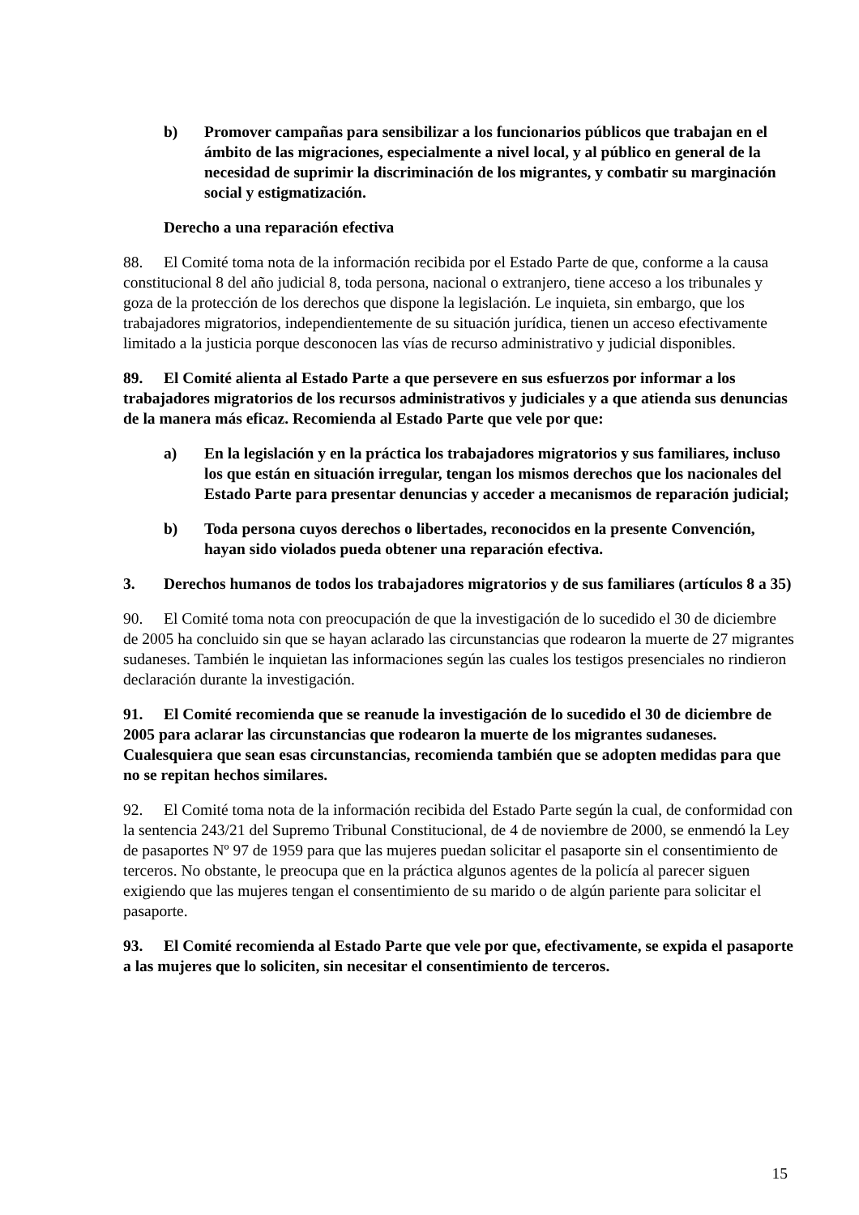b) Promover campañas para sensibilizar a los funcionarios públicos que trabajan en el ámbito de las migraciones, especialmente a nivel local, y al público en general de la necesidad de suprimir la discriminación de los migrantes, y combatir su marginación social y estigmatización.
Derecho a una reparación efectiva
88. El Comité toma nota de la información recibida por el Estado Parte de que, conforme a la causa constitucional 8 del año judicial 8, toda persona, nacional o extranjero, tiene acceso a los tribunales y goza de la protección de los derechos que dispone la legislación. Le inquieta, sin embargo, que los trabajadores migratorios, independientemente de su situación jurídica, tienen un acceso efectivamente limitado a la justicia porque desconocen las vías de recurso administrativo y judicial disponibles.
89. El Comité alienta al Estado Parte a que persevere en sus esfuerzos por informar a los trabajadores migratorios de los recursos administrativos y judiciales y a que atienda sus denuncias de la manera más eficaz. Recomienda al Estado Parte que vele por que:
a) En la legislación y en la práctica los trabajadores migratorios y sus familiares, incluso los que están en situación irregular, tengan los mismos derechos que los nacionales del Estado Parte para presentar denuncias y acceder a mecanismos de reparación judicial;
b) Toda persona cuyos derechos o libertades, reconocidos en la presente Convención, hayan sido violados pueda obtener una reparación efectiva.
3. Derechos humanos de todos los trabajadores migratorios y de sus familiares (artículos 8 a 35)
90. El Comité toma nota con preocupación de que la investigación de lo sucedido el 30 de diciembre de 2005 ha concluido sin que se hayan aclarado las circunstancias que rodearon la muerte de 27 migrantes sudaneses. También le inquietan las informaciones según las cuales los testigos presenciales no rindieron declaración durante la investigación.
91. El Comité recomienda que se reanude la investigación de lo sucedido el 30 de diciembre de 2005 para aclarar las circunstancias que rodearon la muerte de los migrantes sudaneses. Cualesquiera que sean esas circunstancias, recomienda también que se adopten medidas para que no se repitan hechos similares.
92. El Comité toma nota de la información recibida del Estado Parte según la cual, de conformidad con la sentencia 243/21 del Supremo Tribunal Constitucional, de 4 de noviembre de 2000, se enmendó la Ley de pasaportes Nº 97 de 1959 para que las mujeres puedan solicitar el pasaporte sin el consentimiento de terceros. No obstante, le preocupa que en la práctica algunos agentes de la policía al parecer siguen exigiendo que las mujeres tengan el consentimiento de su marido o de algún pariente para solicitar el pasaporte.
93. El Comité recomienda al Estado Parte que vele por que, efectivamente, se expida el pasaporte a las mujeres que lo soliciten, sin necesitar el consentimiento de terceros.
15